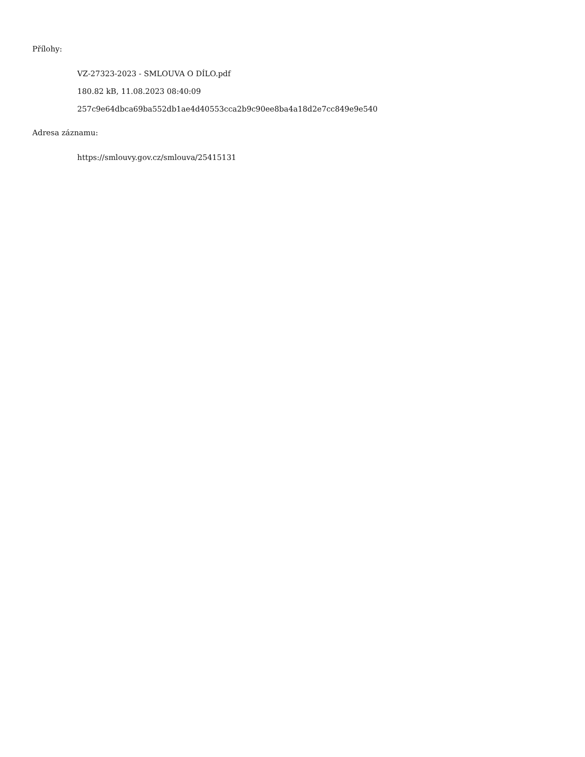Přílohy:
VZ-27323-2023 - SMLOUVA O DÍLO.pdf
180.82 kB, 11.08.2023 08:40:09
257c9e64dbca69ba552db1ae4d40553cca2b9c90ee8ba4a18d2e7cc849e9e540
Adresa záznamu:
https://smlouvy.gov.cz/smlouva/25415131